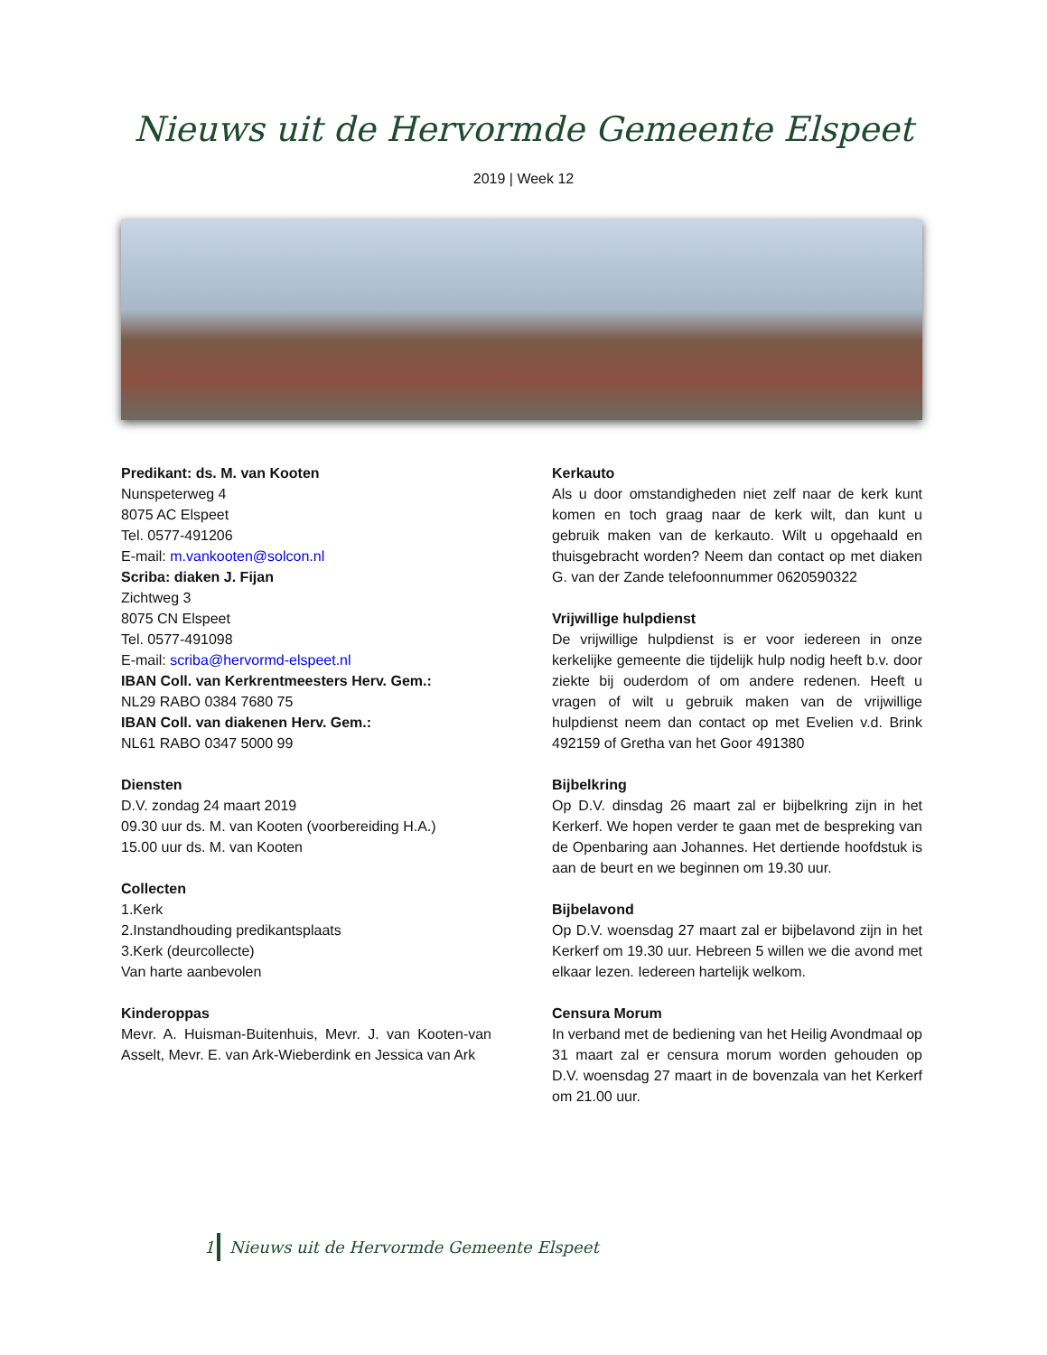Nieuws uit de Hervormde Gemeente Elspeet
2019 | Week 12
Predikant: ds. M. van Kooten
Nunspeterweg 4
8075 AC Elspeet
Tel. 0577-491206
E-mail: m.vankooten@solcon.nl
Scriba: diaken J. Fijan
Zichtweg 3
8075 CN Elspeet
Tel. 0577-491098
E-mail: scriba@hervormd-elspeet.nl
IBAN Coll. van Kerkrentmeesters Herv. Gem.:
NL29 RABO 0384 7680 75
IBAN Coll. van diakenen Herv. Gem.:
NL61 RABO 0347 5000 99
Diensten
D.V. zondag 24 maart 2019
09.30 uur ds. M. van Kooten (voorbereiding H.A.)
15.00 uur ds. M. van Kooten
Collecten
1.Kerk
2.Instandhouding predikantsplaats
3.Kerk (deurcollecte)
Van harte aanbevolen
Kinderoppas
Mevr. A. Huisman-Buitenhuis, Mevr. J. van Kooten-van Asselt, Mevr. E. van Ark-Wieberdink en Jessica van Ark
Kerkauto
Als u door omstandigheden niet zelf naar de kerk kunt komen en toch graag naar de kerk wilt, dan kunt u gebruik maken van de kerkauto. Wilt u opgehaald en thuisgebracht worden? Neem dan contact op met diaken G. van der Zande telefoonnummer 0620590322
Vrijwillige hulpdienst
De vrijwillige hulpdienst is er voor iedereen in onze kerkelijke gemeente die tijdelijk hulp nodig heeft b.v. door ziekte bij ouderdom of om andere redenen. Heeft u vragen of wilt u gebruik maken van de vrijwillige hulpdienst neem dan contact op met Evelien v.d. Brink 492159 of Gretha van het Goor 491380
Bijbelkring
Op D.V. dinsdag 26 maart zal er bijbelkring zijn in het Kerkerf. We hopen verder te gaan met de bespreking van de Openbaring aan Johannes. Het dertiende hoofdstuk is aan de beurt en we beginnen om 19.30 uur.
Bijbelavond
Op D.V. woensdag 27 maart zal er bijbelavond zijn in het Kerkerf om 19.30 uur. Hebreen 5 willen we die avond met elkaar lezen. Iedereen hartelijk welkom.
Censura Morum
In verband met de bediening van het Heilig Avondmaal op 31 maart zal er censura morum worden gehouden op D.V. woensdag 27 maart in de bovenzala van het Kerkerf om 21.00 uur.
1
Nieuws uit de Hervormde Gemeente Elspeet